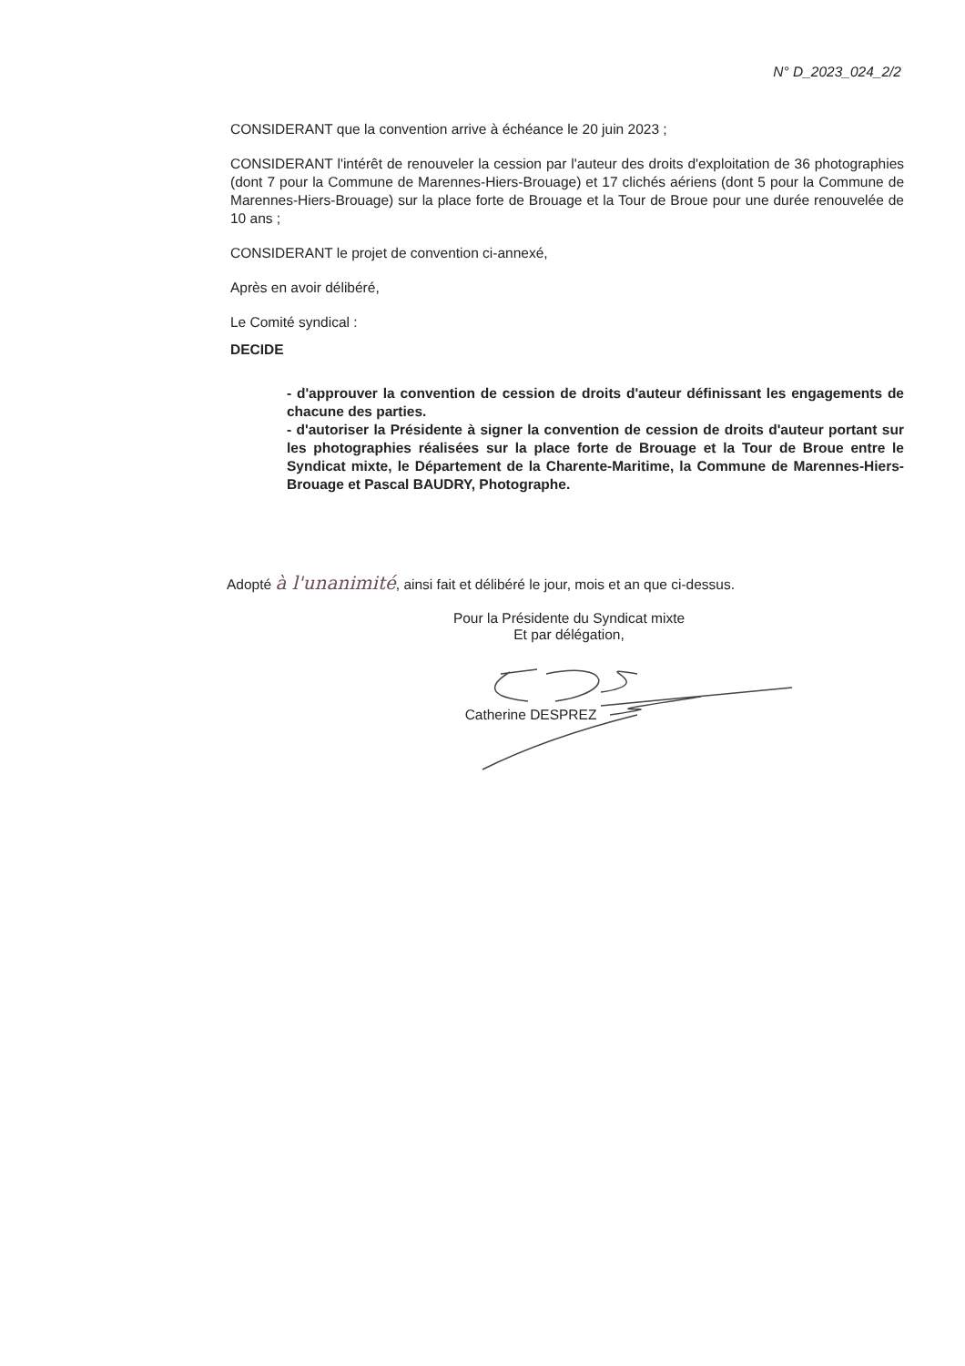N° D_2023_024_2/2
CONSIDERANT que la convention arrive à échéance le 20 juin 2023 ;
CONSIDERANT l'intérêt de renouveler la cession par l'auteur des droits d'exploitation de 36 photographies (dont 7 pour la Commune de Marennes-Hiers-Brouage) et 17 clichés aériens (dont 5 pour la Commune de Marennes-Hiers-Brouage) sur la place forte de Brouage et la Tour de Broue pour une durée renouvelée de 10 ans ;
CONSIDERANT le projet de convention ci-annexé,
Après en avoir délibéré,
Le Comité syndical :
DECIDE
- d'approuver la convention de cession de droits d'auteur définissant les engagements de chacune des parties.
- d'autoriser la Présidente à signer la convention de cession de droits d'auteur portant sur les photographies réalisées sur la place forte de Brouage et la Tour de Broue entre le Syndicat mixte, le Département de la Charente-Maritime, la Commune de Marennes-Hiers-Brouage et Pascal BAUDRY, Photographe.
Adopté à l'unanimité, ainsi fait et délibéré le jour, mois et an que ci-dessus.
Pour la Présidente du Syndicat mixte
Et par délégation,
Catherine DESPREZ